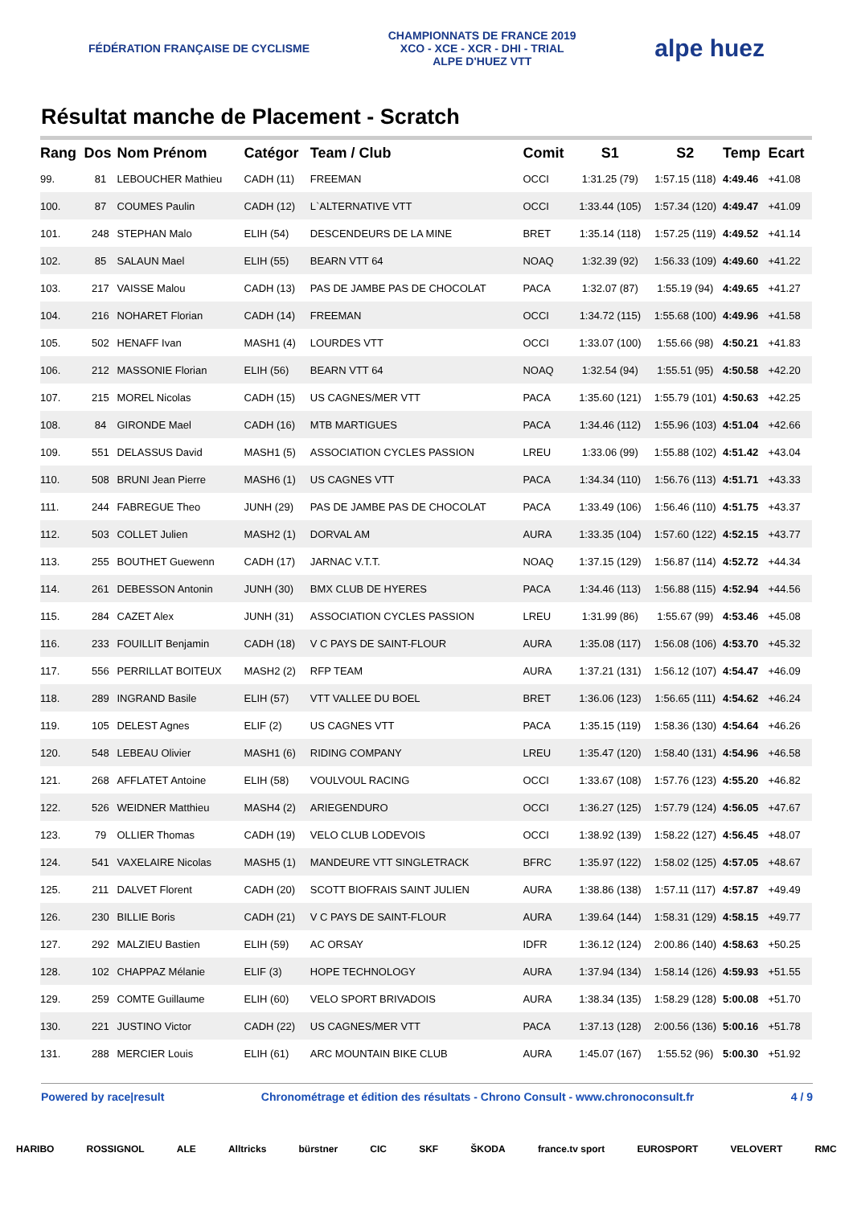FÉDÉRATION FRANÇAISE DE CYCLISME
CHAMPIONNATS DE FRANCE 2019
XCO - XCE - XCR - DHI - TRIAL
ALPE D'HUEZ VTT
alpe huez
Résultat manche de Placement - Scratch
| Rang | Dos | Nom Prénom | Catégor | Team / Club | Comit | S1 | S2 | Temp | Ecart |
| --- | --- | --- | --- | --- | --- | --- | --- | --- | --- |
| 99. | 81 | LEBOUCHER Mathieu | CADH (11) | FREEMAN | OCCI | 1:31.25 (79) | 1:57.15 (118) | 4:49.46 | +41.08 |
| 100. | 87 | COUMES Paulin | CADH (12) | L`ALTERNATIVE VTT | OCCI | 1:33.44 (105) | 1:57.34 (120) | 4:49.47 | +41.09 |
| 101. | 248 | STEPHAN Malo | ELIH (54) | DESCENDEURS DE LA MINE | BRET | 1:35.14 (118) | 1:57.25 (119) | 4:49.52 | +41.14 |
| 102. | 85 | SALAUN Mael | ELIH (55) | BEARN VTT 64 | NOAQ | 1:32.39 (92) | 1:56.33 (109) | 4:49.60 | +41.22 |
| 103. | 217 | VAISSE Malou | CADH (13) | PAS DE JAMBE PAS DE CHOCOLAT | PACA | 1:32.07 (87) | 1:55.19 (94) | 4:49.65 | +41.27 |
| 104. | 216 | NOHARET Florian | CADH (14) | FREEMAN | OCCI | 1:34.72 (115) | 1:55.68 (100) | 4:49.96 | +41.58 |
| 105. | 502 | HENAFF Ivan | MASH1 (4) | LOURDES VTT | OCCI | 1:33.07 (100) | 1:55.66 (98) | 4:50.21 | +41.83 |
| 106. | 212 | MASSONIE Florian | ELIH (56) | BEARN VTT 64 | NOAQ | 1:32.54 (94) | 1:55.51 (95) | 4:50.58 | +42.20 |
| 107. | 215 | MOREL Nicolas | CADH (15) | US CAGNES/MER VTT | PACA | 1:35.60 (121) | 1:55.79 (101) | 4:50.63 | +42.25 |
| 108. | 84 | GIRONDE Mael | CADH (16) | MTB MARTIGUES | PACA | 1:34.46 (112) | 1:55.96 (103) | 4:51.04 | +42.66 |
| 109. | 551 | DELASSUS David | MASH1 (5) | ASSOCIATION CYCLES PASSION | LREU | 1:33.06 (99) | 1:55.88 (102) | 4:51.42 | +43.04 |
| 110. | 508 | BRUNI Jean Pierre | MASH6 (1) | US CAGNES VTT | PACA | 1:34.34 (110) | 1:56.76 (113) | 4:51.71 | +43.33 |
| 111. | 244 | FABREGUE Theo | JUNH (29) | PAS DE JAMBE PAS DE CHOCOLAT | PACA | 1:33.49 (106) | 1:56.46 (110) | 4:51.75 | +43.37 |
| 112. | 503 | COLLET Julien | MASH2 (1) | DORVAL AM | AURA | 1:33.35 (104) | 1:57.60 (122) | 4:52.15 | +43.77 |
| 113. | 255 | BOUTHET Guewenn | CADH (17) | JARNAC V.T.T. | NOAQ | 1:37.15 (129) | 1:56.87 (114) | 4:52.72 | +44.34 |
| 114. | 261 | DEBESSON Antonin | JUNH (30) | BMX CLUB DE HYERES | PACA | 1:34.46 (113) | 1:56.88 (115) | 4:52.94 | +44.56 |
| 115. | 284 | CAZET Alex | JUNH (31) | ASSOCIATION CYCLES PASSION | LREU | 1:31.99 (86) | 1:55.67 (99) | 4:53.46 | +45.08 |
| 116. | 233 | FOUILLIT Benjamin | CADH (18) | V C PAYS DE SAINT-FLOUR | AURA | 1:35.08 (117) | 1:56.08 (106) | 4:53.70 | +45.32 |
| 117. | 556 | PERRILLAT BOITEUX | MASH2 (2) | RFP TEAM | AURA | 1:37.21 (131) | 1:56.12 (107) | 4:54.47 | +46.09 |
| 118. | 289 | INGRAND Basile | ELIH (57) | VTT VALLEE DU BOEL | BRET | 1:36.06 (123) | 1:56.65 (111) | 4:54.62 | +46.24 |
| 119. | 105 | DELEST Agnes | ELIF (2) | US CAGNES VTT | PACA | 1:35.15 (119) | 1:58.36 (130) | 4:54.64 | +46.26 |
| 120. | 548 | LEBEAU Olivier | MASH1 (6) | RIDING COMPANY | LREU | 1:35.47 (120) | 1:58.40 (131) | 4:54.96 | +46.58 |
| 121. | 268 | AFFLATET Antoine | ELIH (58) | VOULVOUL RACING | OCCI | 1:33.67 (108) | 1:57.76 (123) | 4:55.20 | +46.82 |
| 122. | 526 | WEIDNER Matthieu | MASH4 (2) | ARIEGENDURO | OCCI | 1:36.27 (125) | 1:57.79 (124) | 4:56.05 | +47.67 |
| 123. | 79 | OLLIER Thomas | CADH (19) | VELO CLUB LODEVOIS | OCCI | 1:38.92 (139) | 1:58.22 (127) | 4:56.45 | +48.07 |
| 124. | 541 | VAXELAIRE Nicolas | MASH5 (1) | MANDEURE VTT SINGLETRACK | BFRC | 1:35.97 (122) | 1:58.02 (125) | 4:57.05 | +48.67 |
| 125. | 211 | DALVET Florent | CADH (20) | SCOTT BIOFRAIS SAINT JULIEN | AURA | 1:38.86 (138) | 1:57.11 (117) | 4:57.87 | +49.49 |
| 126. | 230 | BILLIE Boris | CADH (21) | V C PAYS DE SAINT-FLOUR | AURA | 1:39.64 (144) | 1:58.31 (129) | 4:58.15 | +49.77 |
| 127. | 292 | MALZIEU Bastien | ELIH (59) | AC ORSAY | IDFR | 1:36.12 (124) | 2:00.86 (140) | 4:58.63 | +50.25 |
| 128. | 102 | CHAPPAZ Mélanie | ELIF (3) | HOPE TECHNOLOGY | AURA | 1:37.94 (134) | 1:58.14 (126) | 4:59.93 | +51.55 |
| 129. | 259 | COMTE Guillaume | ELIH (60) | VELO SPORT BRIVADOIS | AURA | 1:38.34 (135) | 1:58.29 (128) | 5:00.08 | +51.70 |
| 130. | 221 | JUSTINO Victor | CADH (22) | US CAGNES/MER VTT | PACA | 1:37.13 (128) | 2:00.56 (136) | 5:00.16 | +51.78 |
| 131. | 288 | MERCIER Louis | ELIH (61) | ARC MOUNTAIN BIKE CLUB | AURA | 1:45.07 (167) | 1:55.52 (96) | 5:00.30 | +51.92 |
Powered by race|result Chronométrage et édition des résultats - Chrono Consult - www.chronoconsult.fr 4 / 9
HARIBO ROSSIGNOL ALE Alltricks bürstner CIC SKF ŠKODA france.tv sport EUROSPORT VELOVERT RMC